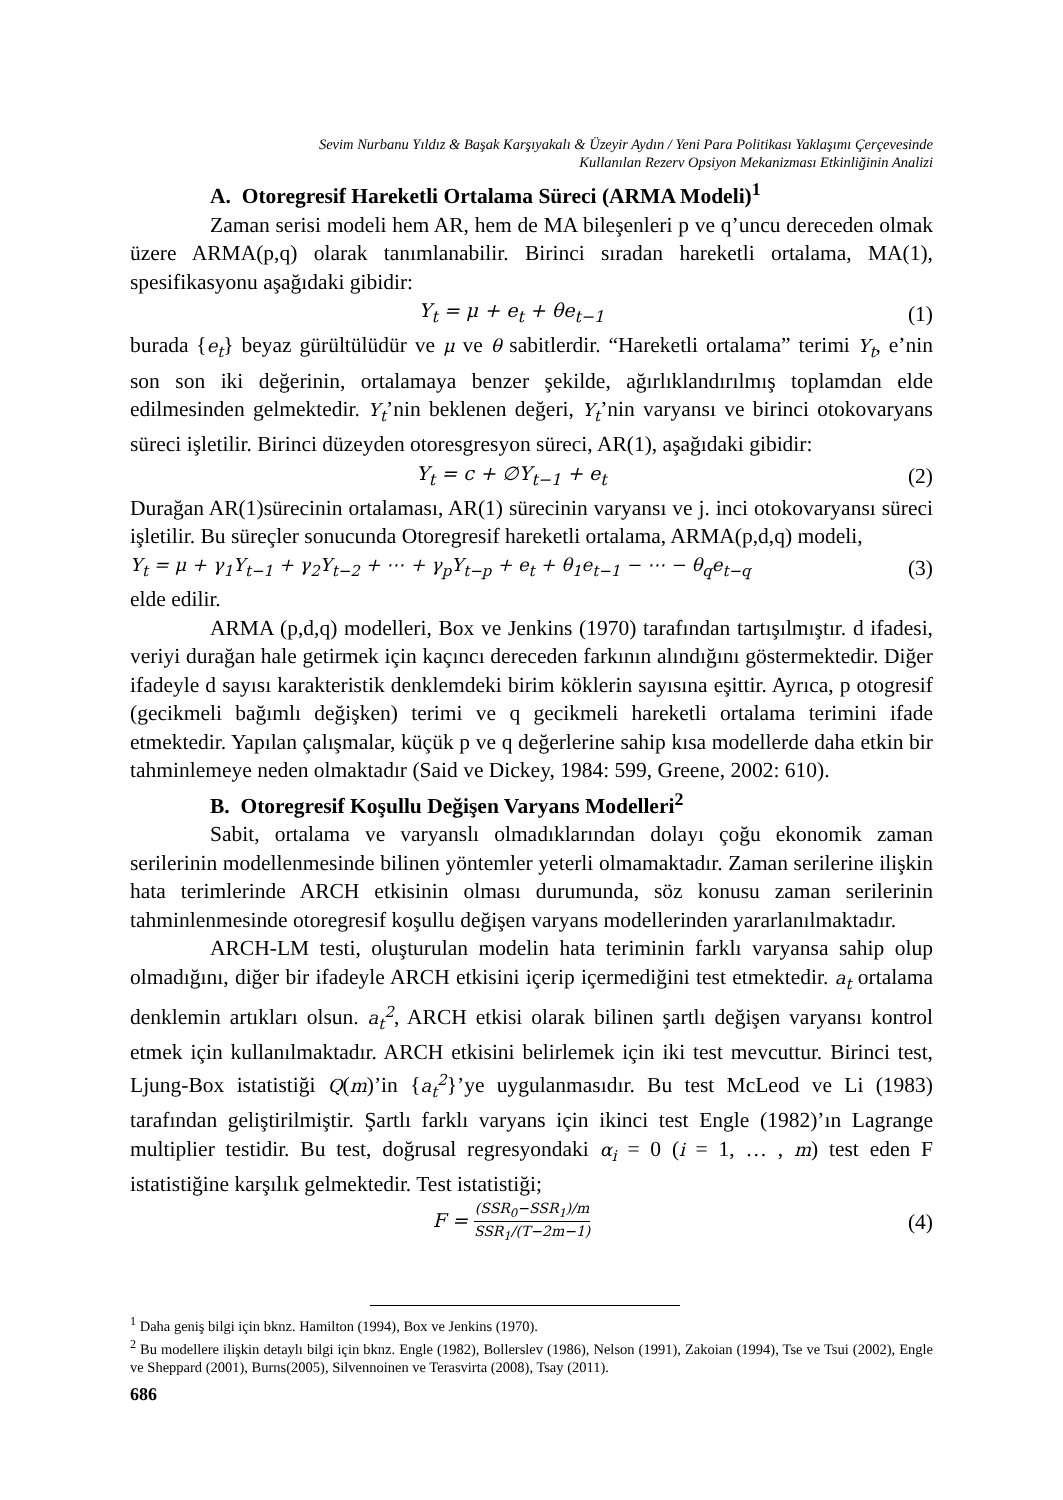Sevim Nurbanu Yıldız & Başak Karşıyakalı & Üzeyir Aydın / Yeni Para Politikası Yaklaşımı Çerçevesinde
Kullanılan Rezerv Opsiyon Mekanizması Etkinliğinin Analizi
A. Otoregresif Hareketli Ortalama Süreci (ARMA Modeli)<sup>1</sup>
Zaman serisi modeli hem AR, hem de MA bileşenleri p ve q’uncu dereceden olmak üzere ARMA(p,q) olarak tanımlanabilir. Birinci sıradan hareketli ortalama, MA(1), spesifikasyonu aşağıdaki gibidir:
Y<sub>t</sub> = μ + e<sub>t</sub> + θe<sub>t−1</sub> (1)
burada {e<sub>t</sub>} beyaz gürültülüdür ve μ ve θ sabitlerdir. “Hareketli ortalama” terimi Y<sub>t</sub>, e’nin son son iki değerinin, ortalamaya benzer şekilde, ağırlıklandırılmış toplamdan elde edilmesinden gelmektedir. Y<sub>t</sub>’nin beklenen değeri, Y<sub>t</sub>’nin varyansı ve birinci otokovaryans süreci işletilir. Birinci düzeyden otoresgresyon süreci, AR(1), aşağıdaki gibidir:
Y<sub>t</sub> = c + ∅Y<sub>t−1</sub> + e<sub>t</sub> (2)
Durağan AR(1)sürecinin ortalaması, AR(1) sürecinin varyansı ve j. inci otokovaryansı süreci işletilir. Bu süreçler sonucunda Otoregresif hareketli ortalama, ARMA(p,d,q) modeli,
Y<sub>t</sub> = μ + γ<sub>1</sub>Y<sub>t−1</sub> + γ<sub>2</sub>Y<sub>t−2</sub> + ⋯ + γ<sub>p</sub>Y<sub>t−p</sub> + e<sub>t</sub> + θ<sub>1</sub>e<sub>t−1</sub> − ⋯ − θ<sub>q</sub>e<sub>t−q</sub> (3)
elde edilir.
ARMA (p,d,q) modelleri, Box ve Jenkins (1970) tarafından tartışılmıştır. d ifadesi, veriyi durağan hale getirmek için kaçıncı dereceden farkının alındığını göstermektedir. Diğer ifadeyle d sayısı karakteristik denklemdeki birim köklerin sayısına eşittir. Ayrıca, p otogresif (gecikmeli bağımlı değişken) terimi ve q gecikmeli hareketli ortalama terimini ifade etmektedir. Yapılan çalışmalar, küçük p ve q değerlerine sahip kısa modellerde daha etkin bir tahminlemeye neden olmaktadır (Said ve Dickey, 1984: 599, Greene, 2002: 610).
B. Otoregresif Koşullu Değişen Varyans Modelleri<sup>2</sup>
Sabit, ortalama ve varyanslı olmadıklarından dolayı çoğu ekonomik zaman serilerinin modellenmesinde bilinen yöntemler yeterli olmamaktadır. Zaman serilerine ilişkin hata terimlerinde ARCH etkisinin olması durumunda, söz konusu zaman serilerinin tahminlenmesinde otoregresif koşullu değişen varyans modellerinden yararlanılmaktadır.
ARCH-LM testi, oluşturulan modelin hata teriminin farklı varyansa sahip olup olmadığını, diğer bir ifadeyle ARCH etkisini içerip içermediğini test etmektedir. a<sub>t</sub> ortalama denklemin artıkları olsun. a<sub>t</sub><sup>2</sup>, ARCH etkisi olarak bilinen şartlı değişen varyansı kontrol etmek için kullanılmaktadır. ARCH etkisini belirlemek için iki test mevcuttur. Birinci test, Ljung-Box istatistiği Q(m)’in {a<sub>t</sub><sup>2</sup>}’ye uygulanmasıdır. Bu test McLeod ve Li (1983) tarafından geliştirilmiştir. Şartlı farklı varyans için ikinci test Engle (1982)’ın Lagrange multiplier testidir. Bu test, doğrusal regresyondaki α<sub>i</sub> = 0 (i = 1, … , m) test eden F istatistiğine karşılık gelmektedir. Test istatistiği;
F = (SSR<sub>0</sub>−SSR<sub>1</sub>)/m SSR<sub>1</sub>/(T−2m−1) (4)
<sup>1</sup> Daha geniş bilgi için bknz. Hamilton (1994), Box ve Jenkins (1970).
<sup>2</sup> Bu modellere ilişkin detaylı bilgi için bknz. Engle (1982), Bollerslev (1986), Nelson (1991), Zakoian (1994), Tse ve Tsui (2002), Engle ve Sheppard (2001), Burns(2005), Silvennoinen ve Terasvirta (2008), Tsay (2011).
686